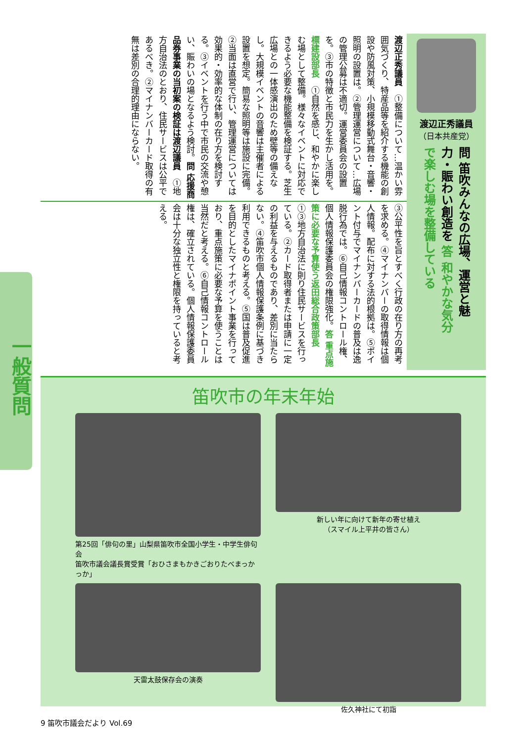一般質問
渡辺正秀議員
（日本共産党）
問 笛吹みんなの広場、運営と魅力・賑わい創造を 答 和やかな気分で楽しむ場を整備している
渡辺正秀議員　①整備について…温かい雰囲気づくり、特産品等を紹介する機能の創設や防風対策、小規模移動式舞台・音響・照明の設置は。②管理運営について…広場の管理公募は不適切。運営委員会の設置を。③市の特徴と市民力を生かし活用を。標建設部長　①自然を感じ、和やかに楽しむ場として整備。様々なイベントに対応できるよう必要な機能整備を検証する。芝生広場との一体感演出のため壁等の備えなし。大規模イベントの音響は主催者による設置を想定。簡易な照明等は施設に完備。②当面は直営で行い、管理運営については効果的・効率的な体制の在り方を検討する。③イベントを行う中で市民の交流や憩い、賑わいの場となるよう検討。問 応援商品券事業の当初案の検証は 渡辺議員　①地方自治法のとおり、住民サービスは公平であるべき。②マイナンバーカード取得の有無は差別の合理的理由にならない。
③公平性を旨とすべく行政の在り方の再考を求める。④マイナンバーの取得情報は個人情報。配布に対する法的根拠は。⑤ポイント付与でマイナンバーカードの普及は逸脱行為では。⑥自己情報コントロール権、個人情報保護委員会の権限強化。答 重点施策に必要な予算使う 返田総合政策部長　①③地方自治法に則り住民サービスを行っている。②カード取得者または申請に一定の利益を与えるものであり、差別に当たらない。④笛吹市個人情報保護条例に基づき利用できるものと考える。⑤国は普及促進を目的としたマイナポイント事業を行っており、重点施策に必要な予算を使うことは当然だと考える。⑥自己情報コントロール権は、確立されている。個人情報保護委員会は十分な独立性と権限を持っていると考える。
笛吹市の年末年始
第25回「俳句の里」山梨県笛吹市全国小学生・中学生俳句会
笛吹市議会議長賞受賞「おひさまもかきごおりたべまっかっか」
新しい年に向けて新年の寄せ植え
（スマイル上平井の皆さん）
天雷太鼓保存会の演奏
佐久神社にて初詣
9 笛吹市議会だより Vol.69